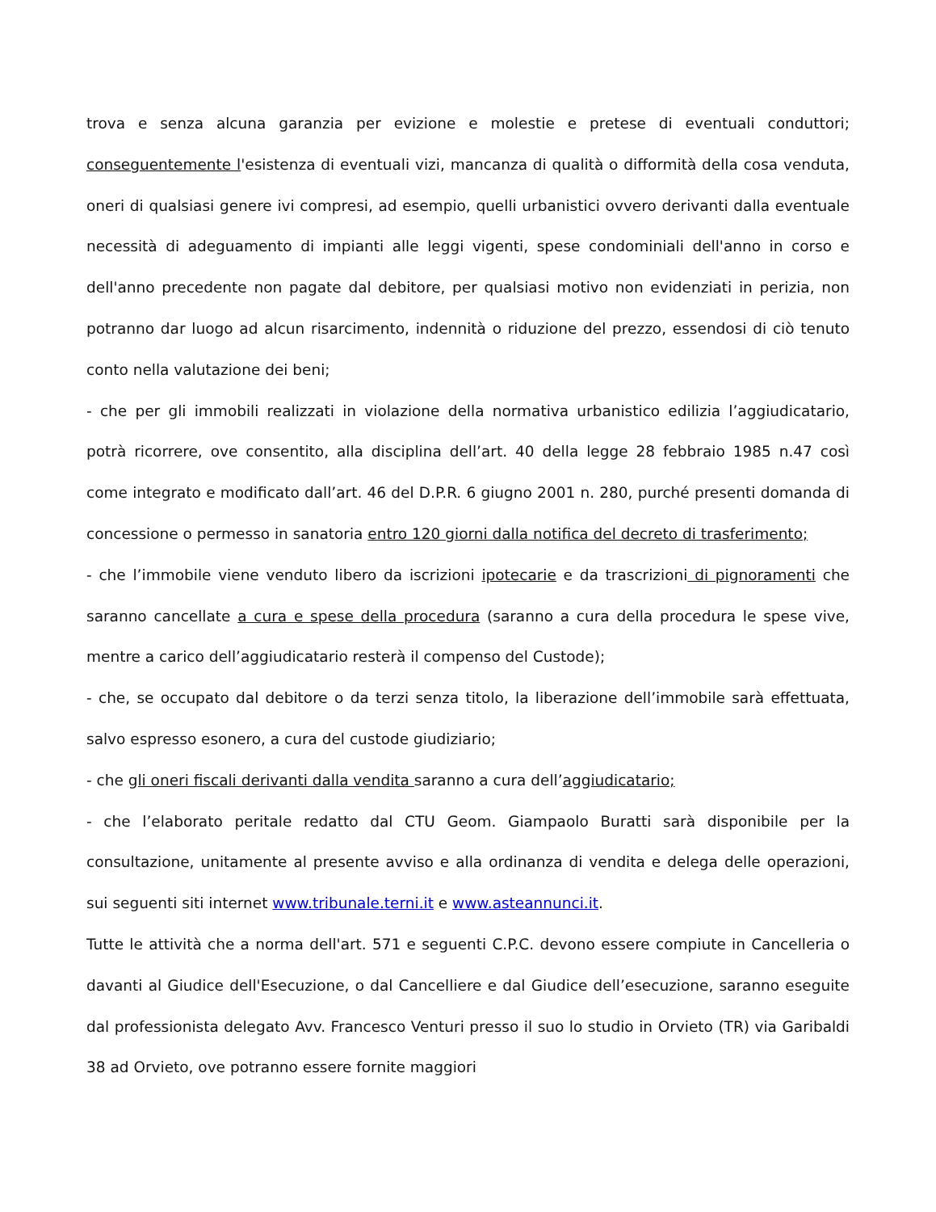trova e senza alcuna garanzia per evizione e molestie e pretese di eventuali conduttori; conseguentemente l'esistenza di eventuali vizi, mancanza di qualità o difformità della cosa venduta, oneri di qualsiasi genere ivi compresi, ad esempio, quelli urbanistici ovvero derivanti dalla eventuale necessità di adeguamento di impianti alle leggi vigenti, spese condominiali dell'anno in corso e dell'anno precedente non pagate dal debitore, per qualsiasi motivo non evidenziati in perizia, non potranno dar luogo ad alcun risarcimento, indennità o riduzione del prezzo, essendosi di ciò tenuto conto nella valutazione dei beni;
- che per gli immobili realizzati in violazione della normativa urbanistico edilizia l’aggiudicatario, potrà ricorrere, ove consentito, alla disciplina dell’art. 40 della legge 28 febbraio 1985 n.47 così come integrato e modificato dall’art. 46 del D.P.R. 6 giugno 2001 n. 280, purché presenti domanda di concessione o permesso in sanatoria entro 120 giorni dalla notifica del decreto di trasferimento;
- che l’immobile viene venduto libero da iscrizioni ipotecarie e da trascrizioni di pignoramenti che saranno cancellate a cura e spese della procedura (saranno a cura della procedura le spese vive, mentre a carico dell’aggiudicatario resterà il compenso del Custode);
- che, se occupato dal debitore o da terzi senza titolo, la liberazione dell’immobile sarà effettuata, salvo espresso esonero, a cura del custode giudiziario;
- che gli oneri fiscali derivanti dalla vendita saranno a cura dell’aggiudicatario;
- che l’elaborato peritale redatto dal CTU Geom. Giampaolo Buratti sarà disponibile per la consultazione, unitamente al presente avviso e alla ordinanza di vendita e delega delle operazioni, sui seguenti siti internet www.tribunale.terni.it e www.asteannunci.it.
Tutte le attività che a norma dell'art. 571 e seguenti C.P.C. devono essere compiute in Cancelleria o davanti al Giudice dell'Esecuzione, o dal Cancelliere e dal Giudice dell’esecuzione, saranno eseguite dal professionista delegato Avv. Francesco Venturi presso il suo lo studio in Orvieto (TR) via Garibaldi 38 ad Orvieto, ove potranno essere fornite maggiori